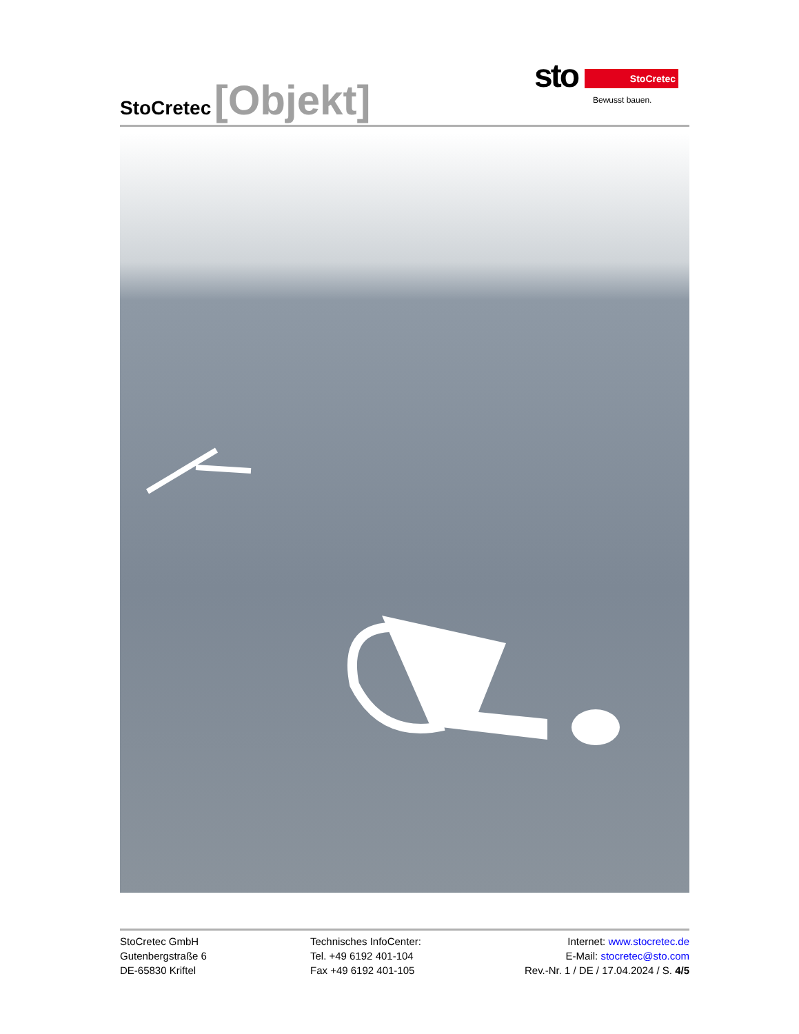StoCretec [Objekt]
sto StoCretec
Bewusst bauen.
StoCretec GmbH
Gutenbergstraße 6
DE-65830 Kriftel
Technisches InfoCenter:
Tel. +49 6192 401-104
Fax +49 6192 401-105
Internet: www.stocretec.de
E-Mail: stocretec@sto.com
Rev.-Nr. 1 / DE / 17.04.2024 / S. 4/5